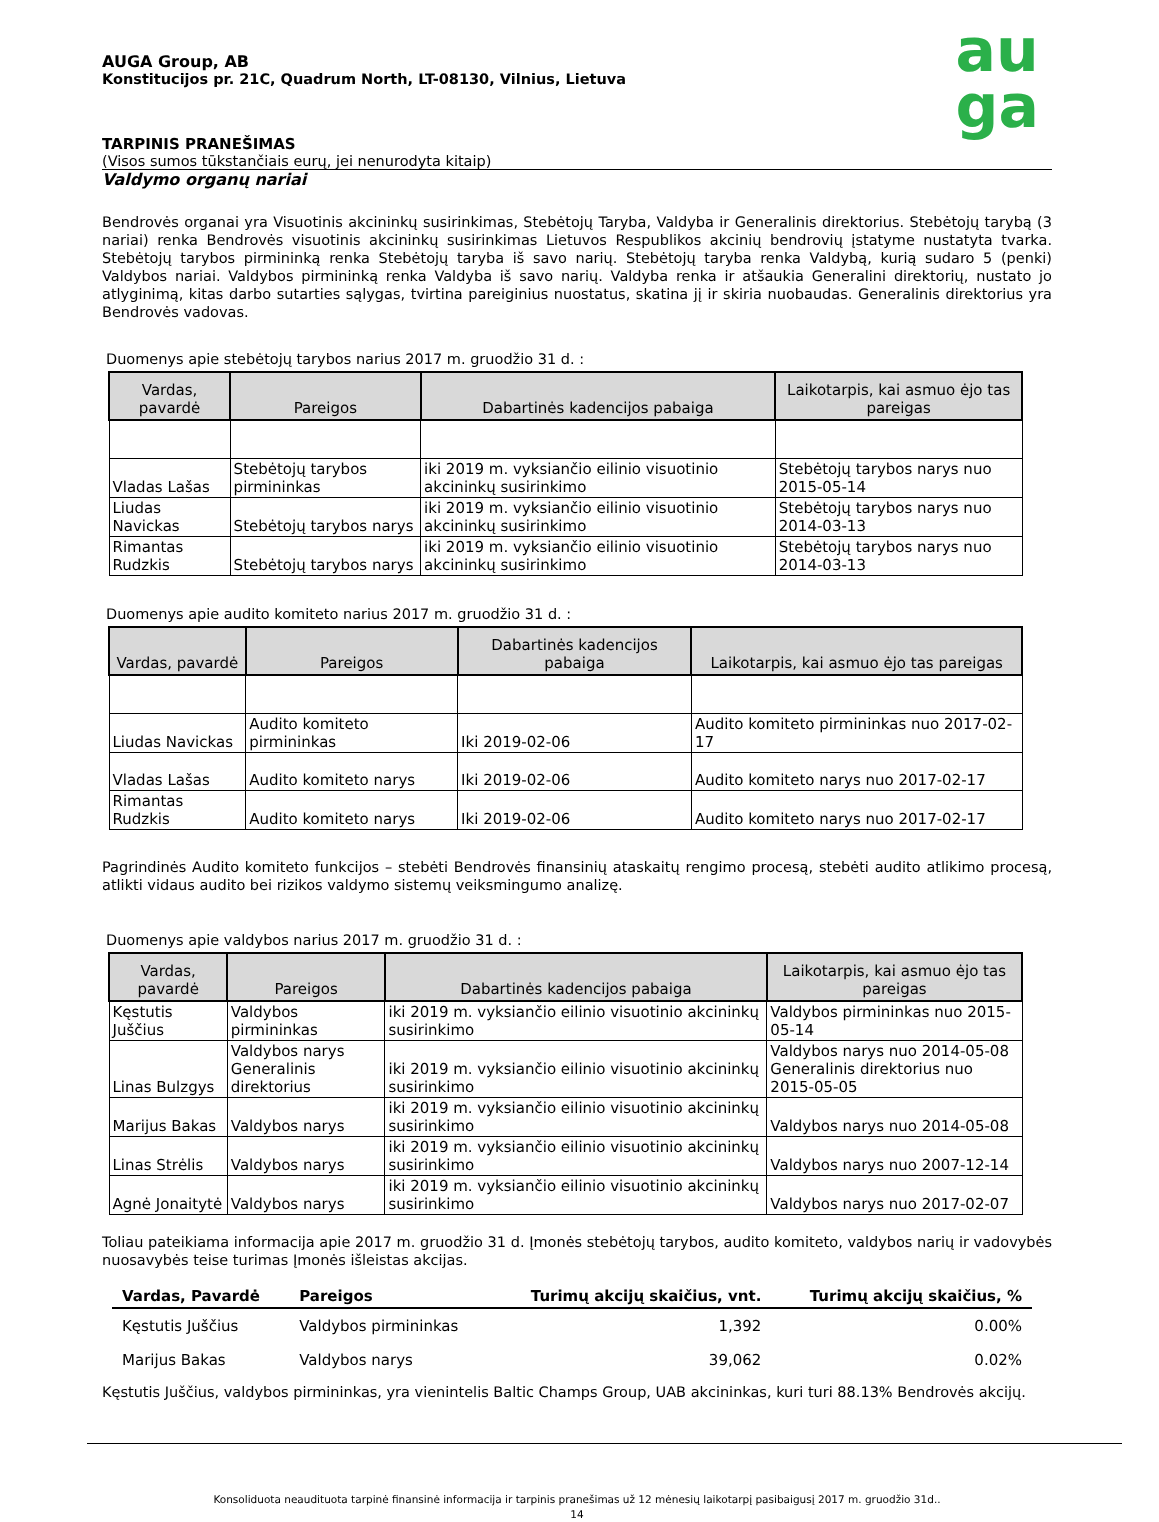au
ga
AUGA Group, AB
Konstitucijos pr. 21C, Quadrum North, LT-08130, Vilnius, Lietuva
TARPINIS PRANEŠIMAS
(Visos sumos tūkstančiais eurų, jei nenurodyta kitaip)
Valdymo organų nariai
Bendrovės organai yra Visuotinis akcininkų susirinkimas, Stebėtojų Taryba, Valdyba ir Generalinis direktorius. Stebėtojų tarybą (3 nariai) renka Bendrovės visuotinis akcininkų susirinkimas Lietuvos Respublikos akcinių bendrovių įstatyme nustatyta tvarka. Stebėtojų tarybos pirmininką renka Stebėtojų taryba iš savo narių. Stebėtojų taryba renka Valdybą, kurią sudaro 5 (penki) Valdybos nariai. Valdybos pirmininką renka Valdyba iš savo narių. Valdyba renka ir atšaukia Generalini direktorių, nustato jo atlyginimą, kitas darbo sutarties sąlygas, tvirtina pareiginius nuostatus, skatina jį ir skiria nuobaudas. Generalinis direktorius yra Bendrovės vadovas.
Duomenys apie stebėtojų tarybos narius 2017 m. gruodžio 31 d. :
| Vardas, pavardė | Pareigos | Dabartinės kadencijos pabaiga | Laikotarpis, kai asmuo ėjo tas pareigas |
| --- | --- | --- | --- |
| Vladas Lašas | Stebėtojų tarybos pirmininkas | iki 2019 m. vyksiančio eilinio visuotinio akcininkų susirinkimo | Stebėtojų tarybos narys nuo 2015-05-14 |
| Liudas Navickas | Stebėtojų tarybos narys | iki 2019 m. vyksiančio eilinio visuotinio akcininkų susirinkimo | Stebėtojų tarybos narys nuo 2014-03-13 |
| Rimantas Rudzkis | Stebėtojų tarybos narys | iki 2019 m. vyksiančio eilinio visuotinio akcininkų susirinkimo | Stebėtojų tarybos narys nuo 2014-03-13 |
Duomenys apie audito komiteto narius 2017 m. gruodžio 31 d. :
| Vardas, pavardė | Pareigos | Dabartinės kadencijos pabaiga | Laikotarpis, kai asmuo ėjo tas pareigas |
| --- | --- | --- | --- |
| Liudas Navickas | Audito komiteto pirmininkas | Iki 2019-02-06 | Audito komiteto pirmininkas nuo 2017-02-17 |
| Vladas Lašas | Audito komiteto narys | Iki 2019-02-06 | Audito komiteto narys nuo 2017-02-17 |
| Rimantas Rudzkis | Audito komiteto narys | Iki 2019-02-06 | Audito komiteto narys nuo 2017-02-17 |
Pagrindinės Audito komiteto funkcijos – stebėti Bendrovės finansinių ataskaitų rengimo procesą, stebėti audito atlikimo procesą, atlikti vidaus audito bei rizikos valdymo sistemų veiksmingumo analizę.
Duomenys apie valdybos narius 2017 m. gruodžio 31 d. :
| Vardas, pavardė | Pareigos | Dabartinės kadencijos pabaiga | Laikotarpis, kai asmuo ėjo tas pareigas |
| --- | --- | --- | --- |
| Kęstutis Juščius | Valdybos pirmininkas | iki 2019 m. vyksiančio eilinio visuotinio akcininkų susirinkimo | Valdybos pirmininkas nuo 2015-05-14 |
| Linas Bulzgys | Valdybos narys Generalinis direktorius | iki 2019 m. vyksiančio eilinio visuotinio akcininkų susirinkimo | Valdybos narys nuo 2014-05-08 Generalinis direktorius nuo 2015-05-05 |
| Marijus Bakas | Valdybos narys | iki 2019 m. vyksiančio eilinio visuotinio akcininkų susirinkimo | Valdybos narys nuo 2014-05-08 |
| Linas Strėlis | Valdybos narys | iki 2019 m. vyksiančio eilinio visuotinio akcininkų susirinkimo | Valdybos narys nuo 2007-12-14 |
| Agnė Jonaitytė | Valdybos narys | iki 2019 m. vyksiančio eilinio visuotinio akcininkų susirinkimo | Valdybos narys nuo 2017-02-07 |
Toliau pateikiama informacija apie 2017 m. gruodžio 31 d. Įmonės stebėtojų tarybos, audito komiteto, valdybos narių ir vadovybės nuosavybės teise turimas Įmonės išleistas akcijas.
| Vardas, Pavardė | Pareigos | Turimų akcijų skaičius, vnt. | Turimų akcijų skaičius, % |
| --- | --- | --- | --- |
| Kęstutis Juščius | Valdybos pirmininkas | 1,392 | 0.00% |
| Marijus Bakas | Valdybos narys | 39,062 | 0.02% |
Kęstutis Juščius, valdybos pirmininkas, yra vienintelis Baltic Champs Group, UAB akcininkas, kuri turi 88.13% Bendrovės akcijų.
Konsoliduota neaudituota tarpinė finansinė informacija ir tarpinis pranešimas už 12 mėnesių laikotarpį pasibaigusį 2017 m. gruodžio 31d..
14